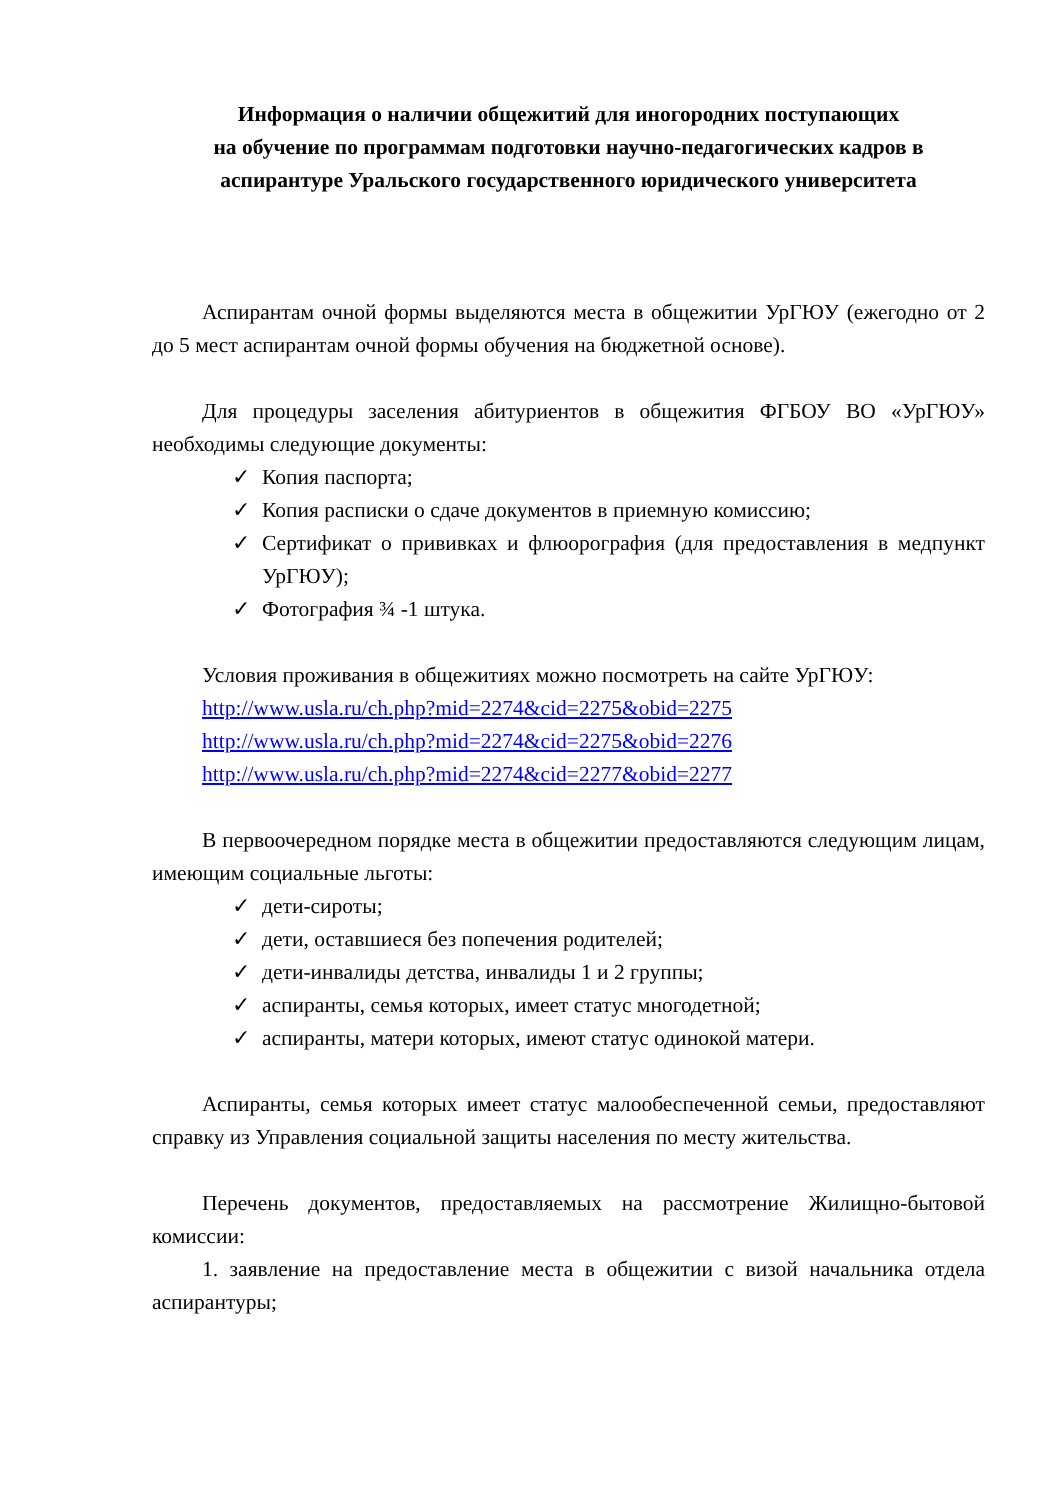Информация о наличии общежитий для иногородних поступающих
на обучение по программам подготовки научно-педагогических кадров в аспирантуре Уральского государственного юридического университета
Аспирантам очной формы выделяются места в общежитии УрГЮУ (ежегодно от 2 до 5 мест аспирантам очной формы обучения на бюджетной основе).
Для процедуры заселения абитуриентов в общежития ФГБОУ ВО «УрГЮУ» необходимы следующие документы:
✓ Копия паспорта;
✓ Копия расписки о сдаче документов в приемную комиссию;
✓ Сертификат о прививках и флюорография (для предоставления в медпункт УрГЮУ);
✓ Фотография ¾ -1 штука.
Условия проживания в общежитиях можно посмотреть на сайте УрГЮУ:
http://www.usla.ru/ch.php?mid=2274&cid=2275&obid=2275
http://www.usla.ru/ch.php?mid=2274&cid=2275&obid=2276
http://www.usla.ru/ch.php?mid=2274&cid=2277&obid=2277
В первоочередном порядке места в общежитии предоставляются следующим лицам, имеющим социальные льготы:
✓ дети-сироты;
✓ дети, оставшиеся без попечения родителей;
✓ дети-инвалиды детства, инвалиды 1 и 2 группы;
✓ аспиранты, семья которых, имеет статус многодетной;
✓ аспиранты, матери которых, имеют статус одинокой матери.
Аспиранты, семья которых имеет статус малообеспеченной семьи, предоставляют справку из Управления социальной защиты населения по месту жительства.
Перечень документов, предоставляемых на рассмотрение Жилищно-бытовой комиссии:
1. заявление на предоставление места в общежитии с визой начальника отдела аспирантуры;